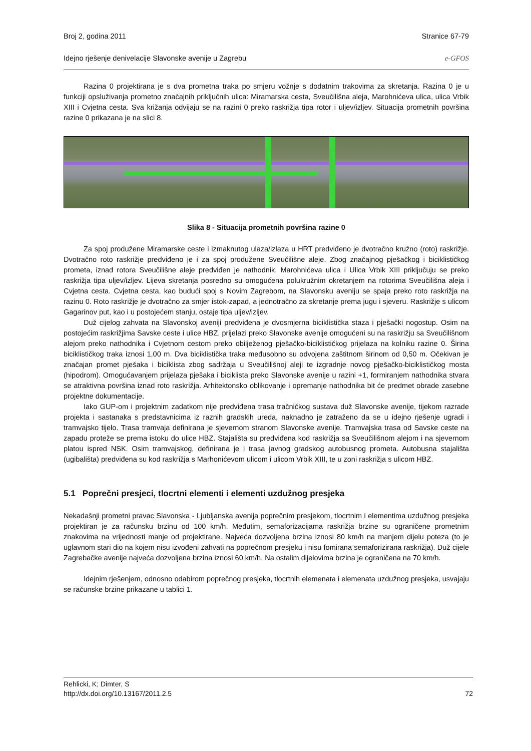Broj 2, godina 2011 Stranice 67-79
Idejno rješenje denivelacije Slavonske avenije u Zagrebu e-GFOS
Razina 0 projektirana je s dva prometna traka po smjeru vožnje s dodatnim trakovima za skretanja. Razina 0 je u funkciji opsluživanja prometno značajnih priključnih ulica: Miramarska cesta, Sveučilišna aleja, Marohnićeva ulica, ulica Vrbik XIII i Cvjetna cesta. Sva križanja odvijaju se na razini 0 preko raskrižja tipa rotor i uljev/izljev. Situacija prometnih površina razine 0 prikazana je na slici 8.
Slika 8 - Situacija prometnih površina razine 0
Za spoj produžene Miramarske ceste i izmaknutog ulaza/izlaza u HRT predviđeno je dvotračno kružno (roto) raskrižje. Dvotračno roto raskrižje predviđeno je i za spoj produžene Sveučilišne aleje. Zbog značajnog pješačkog i biciklističkog prometa, iznad rotora Sveučilišne aleje predviđen je nathodnik. Marohnićeva ulica i Ulica Vrbik XIII priključuju se preko raskrižja tipa uljev/izljev. Lijeva skretanja posredno su omogućena polukružnim okretanjem na rotorima Sveučilišna aleja i Cvjetna cesta. Cvjetna cesta, kao budući spoj s Novim Zagrebom, na Slavonsku aveniju se spaja preko roto raskrižja na razinu 0. Roto raskrižje je dvotračno za smjer istok-zapad, a jednotračno za skretanje prema jugu i sjeveru. Raskrižje s ulicom Gagarinov put, kao i u postojećem stanju, ostaje tipa uljev/izljev.
Duž cijelog zahvata na Slavonskoj aveniji predviđena je dvosmjerna biciklistička staza i pješački nogostup. Osim na postojećim raskrižjima Savske ceste i ulice HBZ, prijelazi preko Slavonske avenije omogućeni su na raskrižju sa Sveučilišnom alejom preko nathodnika i Cvjetnom cestom preko obilježenog pješačko-biciklističkog prijelaza na kolniku razine 0. Širina biciklističkog traka iznosi 1,00 m. Dva biciklistička traka međusobno su odvojena zaštitnom širinom od 0,50 m. Očekivan je značajan promet pješaka i biciklista zbog sadržaja u Sveučilišnoj aleji te izgradnje novog pješačko-biciklističkog mosta (hipodrom). Omogućavanjem prijelaza pješaka i biciklista preko Slavonske avenije u razini +1, formiranjem nathodnika stvara se atraktivna površina iznad roto raskrižja. Arhitektonsko oblikovanje i opremanje nathodnika bit će predmet obrade zasebne projektne dokumentacije.
Iako GUP-om i projektnim zadatkom nije predviđena trasa tračničkog sustava duž Slavonske avenije, tijekom razrade projekta i sastanaka s predstavnicima iz raznih gradskih ureda, naknadno je zatraženo da se u idejno rješenje ugradi i tramvajsko tijelo. Trasa tramvaja definirana je sjevernom stranom Slavonske avenije. Tramvajska trasa od Savske ceste na zapadu proteže se prema istoku do ulice HBZ. Stajališta su predviđena kod raskrižja sa Sveučilišnom alejom i na sjevernom platou ispred NSK. Osim tramvajskog, definirana je i trasa javnog gradskog autobusnog prometa. Autobusna stajališta (ugibališta) predviđena su kod raskrižja s Marhonićevom ulicom i ulicom Vrbik XIII, te u zoni raskrižja s ulicom HBZ.
5.1 Poprečni presjeci, tlocrtni elementi i elementi uzdužnog presjeka
Nekadašnji prometni pravac Slavonska - Ljubljanska avenija poprečnim presjekom, tlocrtnim i elementima uzdužnog presjeka projektiran je za računsku brzinu od 100 km/h. Međutim, semaforizacijama raskrižja brzine su ograničene prometnim znakovima na vrijednosti manje od projektirane. Najveća dozvoljena brzina iznosi 80 km/h na manjem dijelu poteza (to je uglavnom stari dio na kojem nisu izvođeni zahvati na poprečnom presjeku i nisu fomirana semaforizirana raskrižja). Duž cijele Zagrebačke avenije najveća dozvoljena brzina iznosi 60 km/h. Na ostalim dijelovima brzina je ograničena na 70 km/h.
Idejnim rješenjem, odnosno odabirom poprečnog presjeka, tlocrtnih elemenata i elemenata uzdužnog presjeka, usvajaju se računske brzine prikazane u tablici 1.
Rehlicki, K; Dimter, S
http://dx.doi.org/10.13167/2011.2.5 72